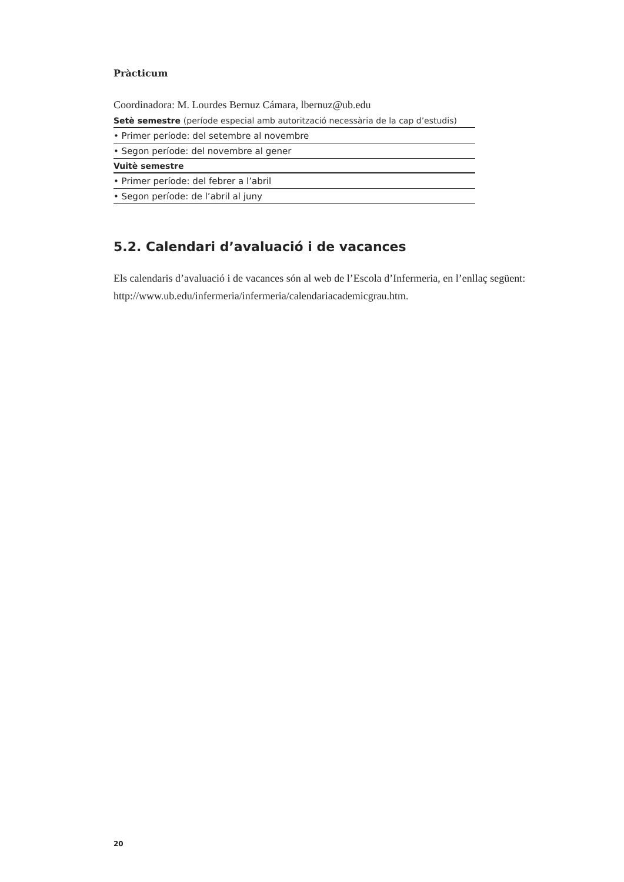Pràcticum
Coordinadora: M. Lourdes Bernuz Cámara, lbernuz@ub.edu
| Setè semestre (període especial amb autorització necessària de la cap d’estudis) |
| --- |
| • Primer període: del setembre al novembre |
| • Segon període: del novembre al gener |
| Vuitè semestre |
| • Primer període: del febrer a l’abril |
| • Segon període: de l’abril al juny |
5.2. Calendari d’avaluació i de vacances
Els calendaris d’avaluació i de vacances són al web de l’Escola d’Infermeria, en l’enllaç següent: http://www.ub.edu/infermeria/infermeria/calendariacademicgrau.htm.
20